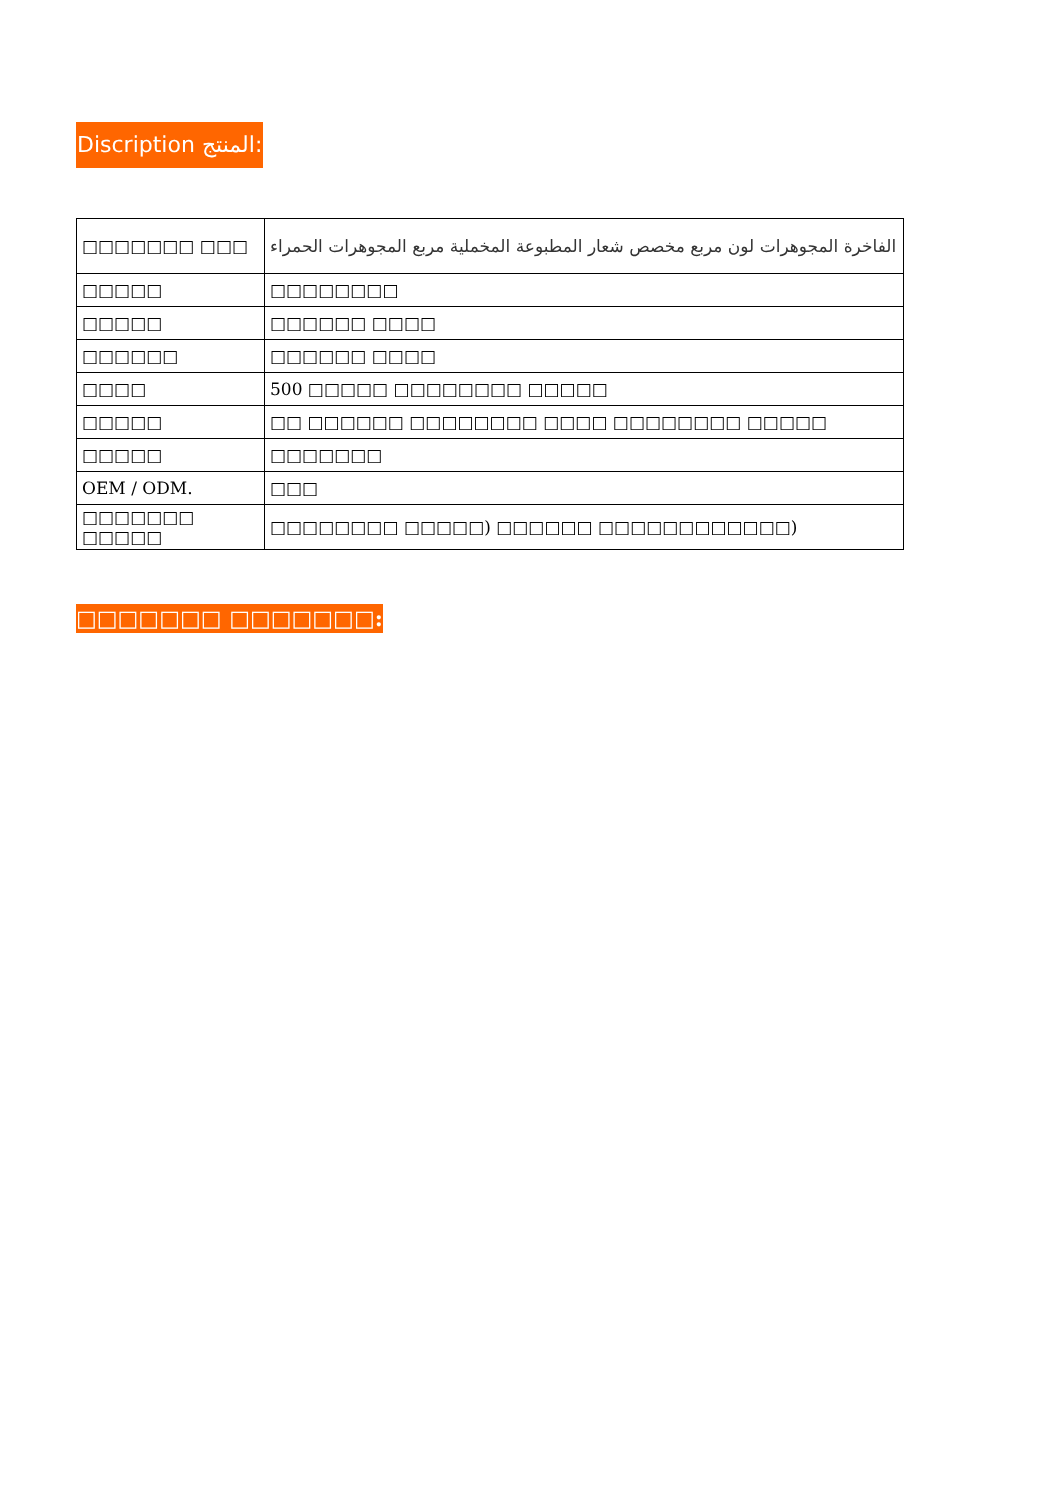Discription المنتج:
| □□□□□□□ □□□ | الفاخرة المجوهرات لون مربع مخصص شعار المطبوعة المخملية مربع المجوهرات الحمراء |
| □□□□□ | □□□□□□□□ |
| □□□□□ | □□□□□□ □□□□ |
| □□□□□□ | □□□□□□ □□□□ |
| □□□□ | 500 □□□□□ □□□□□□□□ □□□□□ |
| □□□□□ | □□ □□□□□□ □□□□□□□□ □□□□ □□□□□□□□ □□□□□ |
| □□□□□ | □□□□□□□ |
| OEM / ODM. | □□□ |
| □□□□□□□ □□□□□ | □□□□□□□□ □□□□□) □□□□□□ □□□□□□□□□□□□) |
□□□□□□□ □□□□□□□: